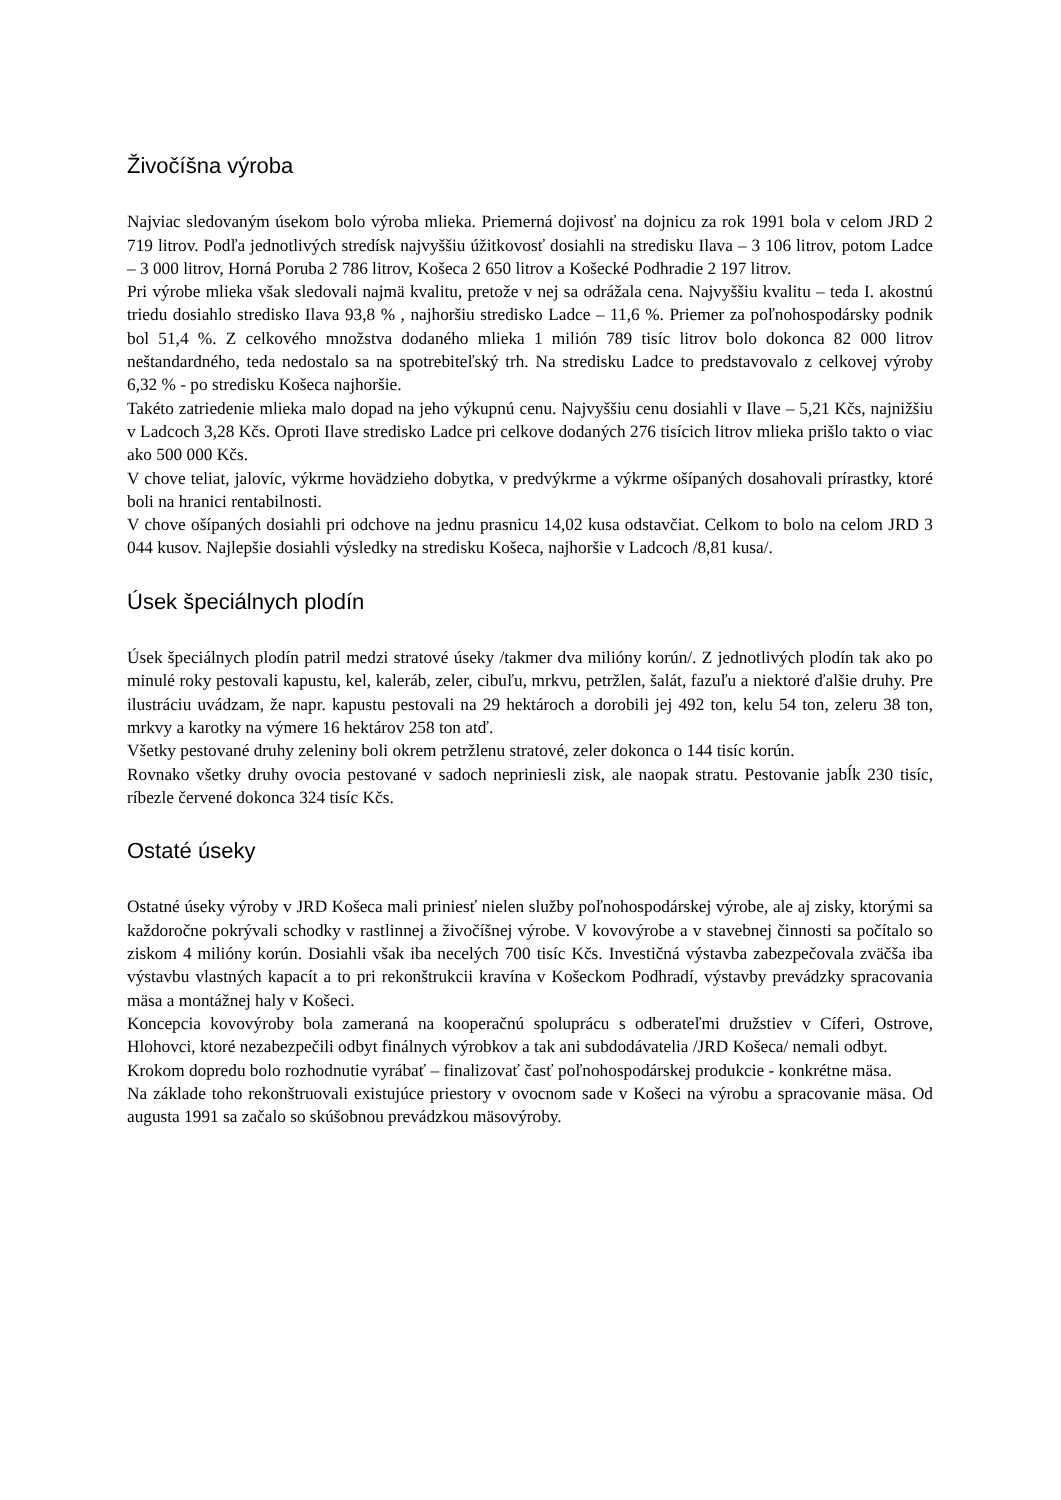Živočíšna výroba
Najviac sledovaným úsekom bolo výroba mlieka. Priemerná dojivosť na dojnicu za rok 1991 bola v celom JRD 2 719 litrov. Podľa jednotlivých stredísk najvyššiu úžitkovosť dosiahli na stredisku Ilava – 3 106 litrov, potom Ladce – 3 000 litrov, Horná Poruba 2 786 litrov, Košeca 2 650 litrov a Košecké Podhradie 2 197 litrov.
Pri výrobe mlieka však sledovali najmä kvalitu, pretože v nej sa odrážala cena. Najvyššiu kvalitu – teda I. akostnú triedu dosiahlo stredisko Ilava 93,8 % , najhoršiu stredisko Ladce – 11,6 %. Priemer za poľnohospodársky podnik bol 51,4 %. Z celkového množstva dodaného mlieka 1 milión 789 tisíc litrov bolo dokonca 82 000 litrov neštandardného, teda nedostalo sa na spotrebiteľský trh. Na stredisku Ladce to predstavovalo z celkovej výroby 6,32 % - po stredisku Košeca najhoršie.
Takéto zatriedenie mlieka malo dopad na jeho výkupnú cenu. Najvyššiu cenu dosiahli v Ilave – 5,21 Kčs, najnižšiu v Ladcoch 3,28 Kčs. Oproti Ilave stredisko Ladce pri celkove dodaných 276 tisícich litrov mlieka prišlo takto o viac ako 500 000 Kčs.
V chove teliat, jalovíc, výkrme hovädzieho dobytka, v predvýkrme a výkrme ošípaných dosahovali prírastky, ktoré boli na hranici rentabilnosti.
V chove ošípaných dosiahli pri odchove na jednu prasnicu 14,02 kusa odstavčiat. Celkom to bolo na celom JRD 3 044 kusov. Najlepšie dosiahli výsledky na stredisku Košeca, najhoršie v Ladcoch /8,81 kusa/.
Úsek špeciálnych plodín
Úsek špeciálnych plodín patril medzi stratové úseky /takmer dva milióny korún/. Z jednotlivých plodín tak ako po minulé roky pestovali kapustu, kel, kaleráb, zeler, cibuľu, mrkvu, petržlen, šalát, fazuľu a niektoré ďalšie druhy. Pre ilustráciu uvádzam, že napr. kapustu pestovali na 29 hektároch a dorobili jej 492 ton, kelu 54 ton, zeleru 38 ton, mrkvy a karotky na výmere 16 hektárov 258 ton atď.
Všetky pestované druhy zeleniny boli okrem petržlenu stratové, zeler dokonca o 144 tisíc korún.
Rovnako všetky druhy ovocia pestované v sadoch nepriniesli zisk, ale naopak stratu. Pestovanie jabĺk 230 tisíc, ríbezle červené dokonca 324 tisíc Kčs.
Ostaté úseky
Ostatné úseky výroby v JRD Košeca mali priniesť nielen služby poľnohospodárskej výrobe, ale aj zisky, ktorými sa každoročne pokrývali schodky v rastlinnej a živočíšnej výrobe. V kovovýrobe a v stavebnej činnosti sa počítalo so ziskom 4 milióny korún. Dosiahli však iba necelých 700 tisíc Kčs. Investičná výstavba zabezpečovala zväčša iba výstavbu vlastných kapacít a to pri rekonštrukcii kravína v Košeckom Podhradí, výstavby prevádzky spracovania mäsa a montážnej haly v Košeci.
Koncepcia kovovýroby bola zameraná na kooperačnú spoluprácu s odberateľmi družstiev v Cíferi, Ostrove, Hlohovci, ktoré nezabezpečili odbyt finálnych výrobkov a tak ani subdodávatelia /JRD Košeca/ nemali odbyt.
Krokom dopredu bolo rozhodnutie vyrábať – finalizovať časť poľnohospodárskej produkcie - konkrétne mäsa.
Na základe toho rekonštruovali existujúce priestory v ovocnom sade v Košeci na výrobu a spracovanie mäsa. Od augusta 1991 sa začalo so skúšobnou prevádzkou mäsovýroby.